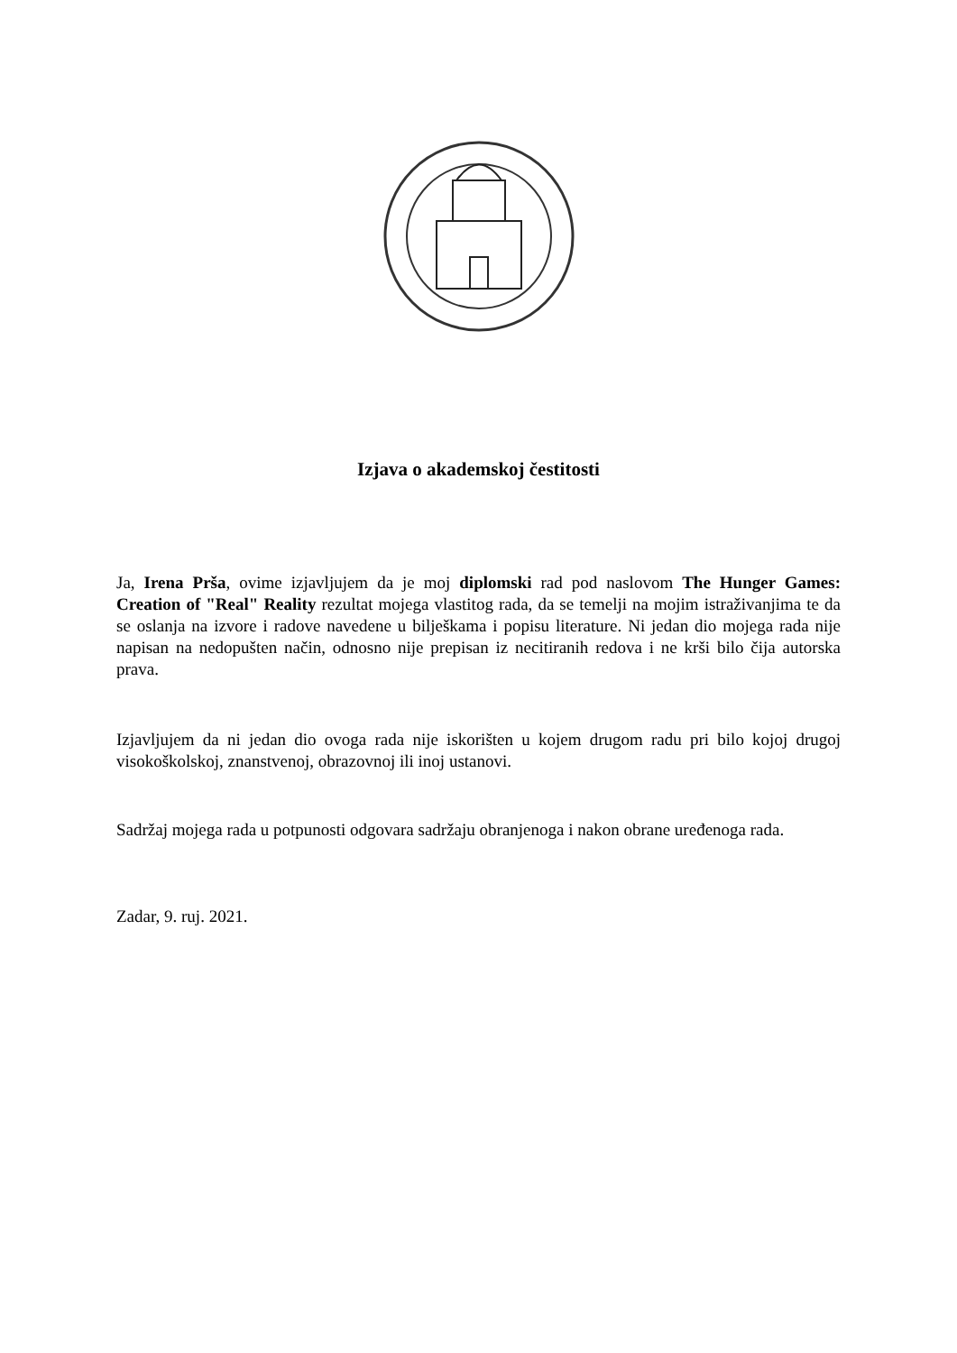Izjava o akademskoj čestitosti
Ja, Irena Prša, ovime izjavljujem da je moj diplomski rad pod naslovom The Hunger Games: Creation of "Real" Reality rezultat mojega vlastitog rada, da se temelji na mojim istraživanjima te da se oslanja na izvore i radove navedene u bilješkama i popisu literature. Ni jedan dio mojega rada nije napisan na nedopušten način, odnosno nije prepisan iz necitiranih redova i ne krši bilo čija autorska prava.
Izjavljujem da ni jedan dio ovoga rada nije iskorišten u kojem drugom radu pri bilo kojoj drugoj visokoškolskoj, znanstvenoj, obrazovnoj ili inoj ustanovi.
Sadržaj mojega rada u potpunosti odgovara sadržaju obranjenoga i nakon obrane uređenoga rada.
Zadar, 9. ruj. 2021.